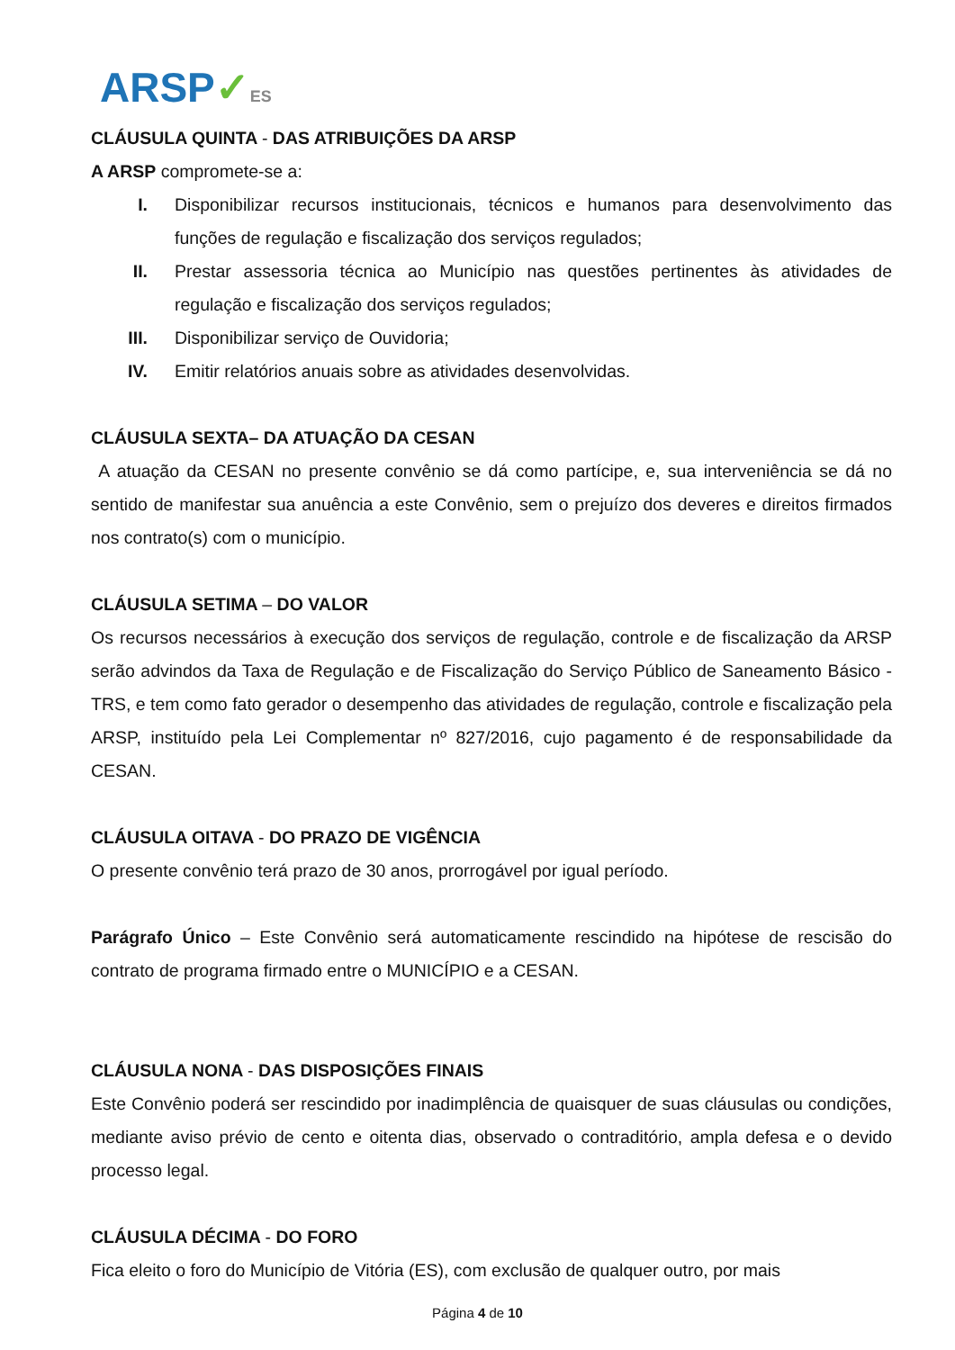ARSP✓ES
CLÁUSULA QUINTA - DAS ATRIBUIÇÕES DA ARSP
A ARSP compromete-se a:
I. Disponibilizar recursos institucionais, técnicos e humanos para desenvolvimento das funções de regulação e fiscalização dos serviços regulados;
II. Prestar assessoria técnica ao Município nas questões pertinentes às atividades de regulação e fiscalização dos serviços regulados;
III. Disponibilizar serviço de Ouvidoria;
IV. Emitir relatórios anuais sobre as atividades desenvolvidas.
CLÁUSULA SEXTA– DA ATUAÇÃO DA CESAN
A atuação da CESAN no presente convênio se dá como partícipe, e, sua interveniência se dá no sentido de manifestar sua anuência a este Convênio, sem o prejuízo dos deveres e direitos firmados nos contrato(s) com o município.
CLÁUSULA SETIMA – DO VALOR
Os recursos necessários à execução dos serviços de regulação, controle e de fiscalização da ARSP serão advindos da Taxa de Regulação e de Fiscalização do Serviço Público de Saneamento Básico - TRS, e tem como fato gerador o desempenho das atividades de regulação, controle e fiscalização pela ARSP, instituído pela Lei Complementar nº 827/2016, cujo pagamento é de responsabilidade da CESAN.
CLÁUSULA OITAVA - DO PRAZO DE VIGÊNCIA
O presente convênio terá prazo de 30 anos, prorrogável por igual período.
Parágrafo Único – Este Convênio será automaticamente rescindido na hipótese de rescisão do contrato de programa firmado entre o MUNICÍPIO e a CESAN.
CLÁUSULA NONA - DAS DISPOSIÇÕES FINAIS
Este Convênio poderá ser rescindido por inadimplência de quaisquer de suas cláusulas ou condições, mediante aviso prévio de cento e oitenta dias, observado o contraditório, ampla defesa e o devido processo legal.
CLÁUSULA DÉCIMA - DO FORO
Fica eleito o foro do Município de Vitória (ES), com exclusão de qualquer outro, por mais
Página 4 de 10